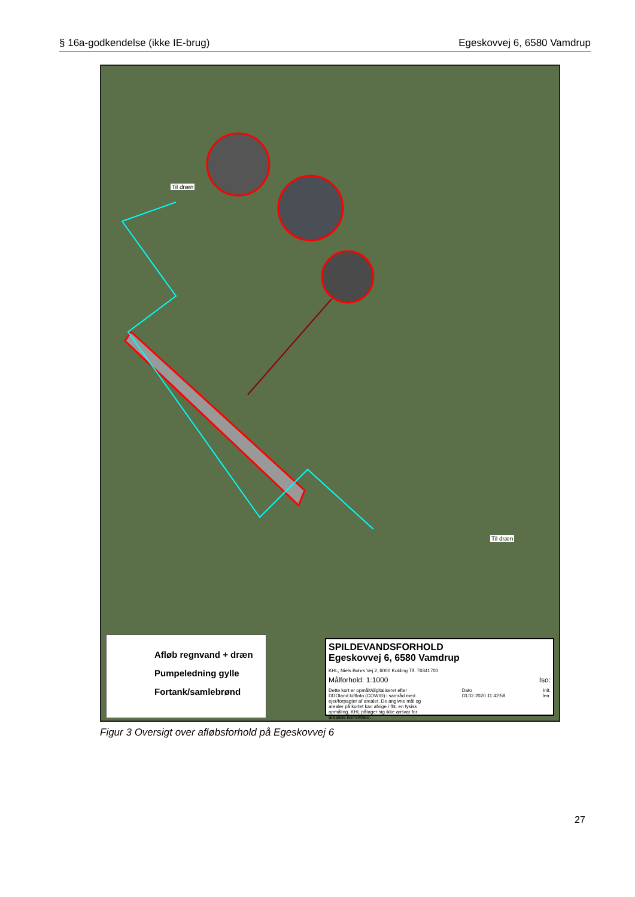§ 16a-godkendelse (ikke IE-brug) Egeskovvej 6, 6580 Vamdrup
Til dræn
Til dræn
Afløb regnvand + dræn
Pumpeledning gylle
Fortank/samlebrønd
SPILDEVANDSFORHOLD
Egeskovvej 6, 6580 Vamdrup
KHL, Niels Bohrs Vej 2, 6000 Kolding Tlf. 76341700
Målforhold: 1:1000 Iso:
Dette kort er opmålt/digitaliseret efter DDOland luftfoto (COWI®) i samråd med ejer/forpagter af arealet. De angivne mål og arealer på kortet kan afvige i fht. en fysisk opmåling. KHL påtager sig ikke ansvar for arealets korrekthed. Dato
03.02.2020 11:42:58 Init.
lea
Figur 3 Oversigt over afløbsforhold på Egeskovvej 6
27